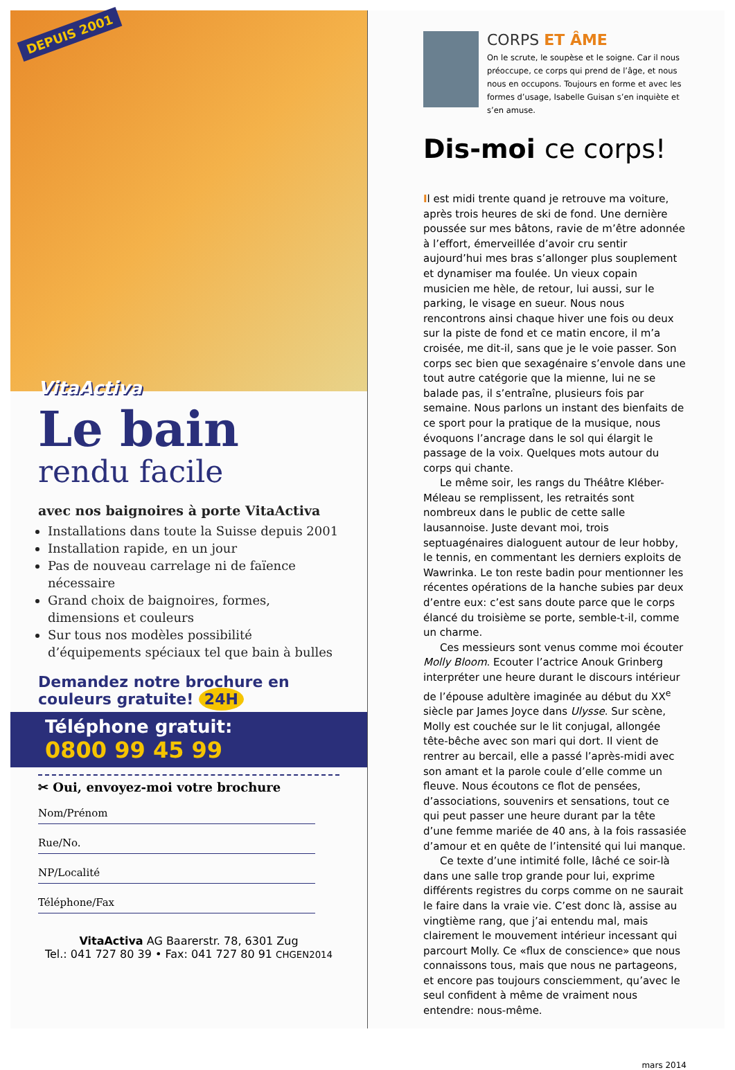DEPUIS 2001
VitaActiva
Le bain
rendu facile
avec nos baignoires à porte VitaActiva
Installations dans toute la Suisse depuis 2001
Installation rapide, en un jour
Pas de nouveau carrelage ni de faïence nécessaire
Grand choix de baignoires, formes, dimensions et couleurs
Sur tous nos modèles possibilité d’équipements spéciaux tel que bain à bulles
Demandez notre brochure en couleurs gratuite! 24H
Téléphone gratuit:
0800 99 45 99
✂ Oui, envoyez-moi votre brochure
Nom/Prénom
Rue/No.
NP/Localité
Téléphone/Fax
VitaActiva AG Baarerstr. 78, 6301 Zug
Tel.: 041 727 80 39 • Fax: 041 727 80 91 CHGEN2014
CORPS ET ÂME
On le scrute, le soupèse et le soigne. Car il nous préoccupe, ce corps qui prend de l’âge, et nous nous en occupons. Toujours en forme et avec les formes d’usage, Isabelle Guisan s’en inquiète et s’en amuse.
Dis-moi ce corps!
Il est midi trente quand je retrouve ma voiture, après trois heures de ski de fond. Une dernière poussée sur mes bâtons, ravie de m’être adonnée à l’effort, émerveillée d’avoir cru sentir aujourd’hui mes bras s’allonger plus souplement et dynamiser ma foulée. Un vieux copain musicien me hèle, de retour, lui aussi, sur le parking, le visage en sueur. Nous nous rencontrons ainsi chaque hiver une fois ou deux sur la piste de fond et ce matin encore, il m’a croisée, me dit-il, sans que je le voie passer. Son corps sec bien que sexagénaire s’envole dans une tout autre catégorie que la mienne, lui ne se balade pas, il s’entraîne, plusieurs fois par semaine. Nous parlons un instant des bienfaits de ce sport pour la pratique de la musique, nous évoquons l’ancrage dans le sol qui élargit le passage de la voix. Quelques mots autour du corps qui chante.
Le même soir, les rangs du Théâtre Kléber-Méleau se remplissent, les retraités sont nombreux dans le public de cette salle lausannoise. Juste devant moi, trois septuagénaires dialoguent autour de leur hobby, le tennis, en commentant les derniers exploits de Wawrinka. Le ton reste badin pour mentionner les récentes opérations de la hanche subies par deux d’entre eux: c’est sans doute parce que le corps élancé du troisième se porte, semble-t-il, comme un charme.
Ces messieurs sont venus comme moi écouter Molly Bloom. Ecouter l’actrice Anouk Grinberg interpréter une heure durant le discours intérieur de l’épouse adultère imaginée au début du XX<sup>e</sup> siècle par James Joyce dans Ulysse. Sur scène, Molly est couchée sur le lit conjugal, allongée tête-bêche avec son mari qui dort. Il vient de rentrer au bercail, elle a passé l’après-midi avec son amant et la parole coule d’elle comme un fleuve. Nous écoutons ce flot de pensées, d’associations, souvenirs et sensations, tout ce qui peut passer une heure durant par la tête d’une femme mariée de 40 ans, à la fois rassasiée d’amour et en quête de l’intensité qui lui manque.
Ce texte d’une intimité folle, lâché ce soir-là dans une salle trop grande pour lui, exprime différents registres du corps comme on ne saurait le faire dans la vraie vie. C’est donc là, assise au vingtième rang, que j’ai entendu mal, mais clairement le mouvement intérieur incessant qui parcourt Molly. Ce «flux de conscience» que nous connaissons tous, mais que nous ne partageons, et encore pas toujours consciemment, qu’avec le seul confident à même de vraiment nous entendre: nous-même.
mars 2014